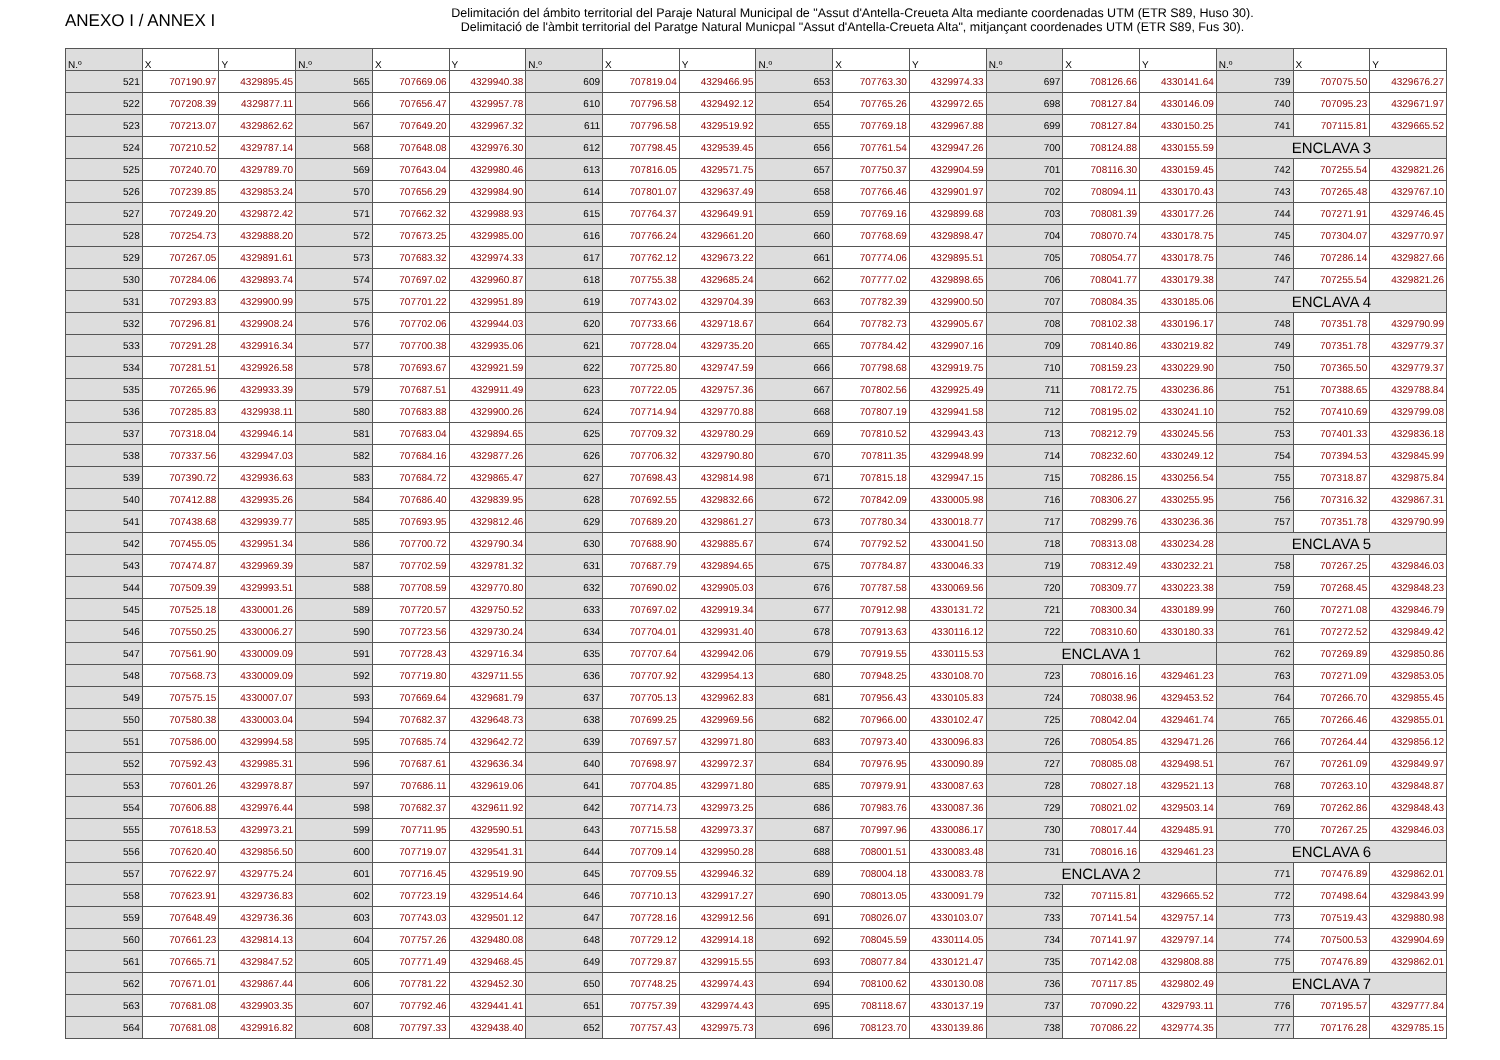ANEXO I / ANNEX I
Delimitación del ámbito territorial del Paraje Natural Municipal de "Assut d'Antella-Creueta Alta mediante coordenadas UTM (ETR S89, Huso 30).
Delimitació de l'àmbit territorial del Paratge Natural Municpal "Assut d'Antella-Creueta Alta", mitjançant coordenades UTM (ETR S89, Fus 30).
| N.º | X | Y | N.º | X | Y | N.º | X | Y | N.º | X | Y | N.º | X | Y | N.º | X | Y |
| --- | --- | --- | --- | --- | --- | --- | --- | --- | --- | --- | --- | --- | --- | --- | --- | --- | --- |
| 521 | 707190.97 | 4329895.45 | 565 | 707669.06 | 4329940.38 | 609 | 707819.04 | 4329466.95 | 653 | 707763.30 | 4329974.33 | 697 | 708126.66 | 4330141.64 | 739 | 707075.50 | 4329676.27 |
| 522 | 707208.39 | 4329877.11 | 566 | 707656.47 | 4329957.78 | 610 | 707796.58 | 4329492.12 | 654 | 707765.26 | 4329972.65 | 698 | 708127.84 | 4330146.09 | 740 | 707095.23 | 4329671.97 |
| 523 | 707213.07 | 4329862.62 | 567 | 707649.20 | 4329967.32 | 611 | 707796.58 | 4329519.92 | 655 | 707769.18 | 4329967.88 | 699 | 708127.84 | 4330150.25 | 741 | 707115.81 | 4329665.52 |
| 524 | 707210.52 | 4329787.14 | 568 | 707648.08 | 4329976.30 | 612 | 707798.45 | 4329539.45 | 656 | 707761.54 | 4329947.26 | 700 | 708124.88 | 4330155.59 | ENCLAVA 3 | | |
| 525 | 707240.70 | 4329789.70 | 569 | 707643.04 | 4329980.46 | 613 | 707816.05 | 4329571.75 | 657 | 707750.37 | 4329904.59 | 701 | 708116.30 | 4330159.45 | 742 | 707255.54 | 4329821.26 |
| 526 | 707239.85 | 4329853.24 | 570 | 707656.29 | 4329984.90 | 614 | 707801.07 | 4329637.49 | 658 | 707766.46 | 4329901.97 | 702 | 708094.11 | 4330170.43 | 743 | 707265.48 | 4329767.10 |
| 527 | 707249.20 | 4329872.42 | 571 | 707662.32 | 4329988.93 | 615 | 707764.37 | 4329649.91 | 659 | 707769.16 | 4329899.68 | 703 | 708081.39 | 4330177.26 | 744 | 707271.91 | 4329746.45 |
| 528 | 707254.73 | 4329888.20 | 572 | 707673.25 | 4329985.00 | 616 | 707766.24 | 4329661.20 | 660 | 707768.69 | 4329898.47 | 704 | 708070.74 | 4330178.75 | 745 | 707304.07 | 4329770.97 |
| 529 | 707267.05 | 4329891.61 | 573 | 707683.32 | 4329974.33 | 617 | 707762.12 | 4329673.22 | 661 | 707774.06 | 4329895.51 | 705 | 708054.77 | 4330178.75 | 746 | 707286.14 | 4329827.66 |
| 530 | 707284.06 | 4329893.74 | 574 | 707697.02 | 4329960.87 | 618 | 707755.38 | 4329685.24 | 662 | 707777.02 | 4329898.65 | 706 | 708041.77 | 4330179.38 | 747 | 707255.54 | 4329821.26 |
| 531 | 707293.83 | 4329900.99 | 575 | 707701.22 | 4329951.89 | 619 | 707743.02 | 4329704.39 | 663 | 707782.39 | 4329900.50 | 707 | 708084.35 | 4330185.06 | ENCLAVA 4 | | |
| 532 | 707296.81 | 4329908.24 | 576 | 707702.06 | 4329944.03 | 620 | 707733.66 | 4329718.67 | 664 | 707782.73 | 4329905.67 | 708 | 708102.38 | 4330196.17 | 748 | 707351.78 | 4329790.99 |
| 533 | 707291.28 | 4329916.34 | 577 | 707700.38 | 4329935.06 | 621 | 707728.04 | 4329735.20 | 665 | 707784.42 | 4329907.16 | 709 | 708140.86 | 4330219.82 | 749 | 707351.78 | 4329779.37 |
| 534 | 707281.51 | 4329926.58 | 578 | 707693.67 | 4329921.59 | 622 | 707725.80 | 4329747.59 | 666 | 707798.68 | 4329919.75 | 710 | 708159.23 | 4330229.90 | 750 | 707365.50 | 4329779.37 |
| 535 | 707265.96 | 4329933.39 | 579 | 707687.51 | 4329911.49 | 623 | 707722.05 | 4329757.36 | 667 | 707802.56 | 4329925.49 | 711 | 708172.75 | 4330236.86 | 751 | 707388.65 | 4329788.84 |
| 536 | 707285.83 | 4329938.11 | 580 | 707683.88 | 4329900.26 | 624 | 707714.94 | 4329770.88 | 668 | 707807.19 | 4329941.58 | 712 | 708195.02 | 4330241.10 | 752 | 707410.69 | 4329799.08 |
| 537 | 707318.04 | 4329946.14 | 581 | 707683.04 | 4329894.65 | 625 | 707709.32 | 4329780.29 | 669 | 707810.52 | 4329943.43 | 713 | 708212.79 | 4330245.56 | 753 | 707401.33 | 4329836.18 |
| 538 | 707337.56 | 4329947.03 | 582 | 707684.16 | 4329877.26 | 626 | 707706.32 | 4329790.80 | 670 | 707811.35 | 4329948.99 | 714 | 708232.60 | 4330249.12 | 754 | 707394.53 | 4329845.99 |
| 539 | 707390.72 | 4329936.63 | 583 | 707684.72 | 4329865.47 | 627 | 707698.43 | 4329814.98 | 671 | 707815.18 | 4329947.15 | 715 | 708286.15 | 4330256.54 | 755 | 707318.87 | 4329875.84 |
| 540 | 707412.88 | 4329935.26 | 584 | 707686.40 | 4329839.95 | 628 | 707692.55 | 4329832.66 | 672 | 707842.09 | 4330005.98 | 716 | 708306.27 | 4330255.95 | 756 | 707316.32 | 4329867.31 |
| 541 | 707438.68 | 4329939.77 | 585 | 707693.95 | 4329812.46 | 629 | 707689.20 | 4329861.27 | 673 | 707780.34 | 4330018.77 | 717 | 708299.76 | 4330236.36 | 757 | 707351.78 | 4329790.99 |
| 542 | 707455.05 | 4329951.34 | 586 | 707700.72 | 4329790.34 | 630 | 707688.90 | 4329885.67 | 674 | 707792.52 | 4330041.50 | 718 | 708313.08 | 4330234.28 | ENCLAVA 5 | | |
| 543 | 707474.87 | 4329969.39 | 587 | 707702.59 | 4329781.32 | 631 | 707687.79 | 4329894.65 | 675 | 707784.87 | 4330046.33 | 719 | 708312.49 | 4330232.21 | 758 | 707267.25 | 4329846.03 |
| 544 | 707509.39 | 4329993.51 | 588 | 707708.59 | 4329770.80 | 632 | 707690.02 | 4329905.03 | 676 | 707787.58 | 4330069.56 | 720 | 708309.77 | 4330223.38 | 759 | 707268.45 | 4329848.23 |
| 545 | 707525.18 | 4330001.26 | 589 | 707720.57 | 4329750.52 | 633 | 707697.02 | 4329919.34 | 677 | 707912.98 | 4330131.72 | 721 | 708300.34 | 4330189.99 | 760 | 707271.08 | 4329846.79 |
| 546 | 707550.25 | 4330006.27 | 590 | 707723.56 | 4329730.24 | 634 | 707704.01 | 4329931.40 | 678 | 707913.63 | 4330116.12 | 722 | 708310.60 | 4330180.33 | 761 | 707272.52 | 4329849.42 |
| 547 | 707561.90 | 4330009.09 | 591 | 707728.43 | 4329716.34 | 635 | 707707.64 | 4329942.06 | 679 | 707919.55 | 4330115.53 | ENCLAVA 1 | | | 762 | 707269.89 | 4329850.86 |
| 548 | 707568.73 | 4330009.09 | 592 | 707719.80 | 4329711.55 | 636 | 707707.92 | 4329954.13 | 680 | 707948.25 | 4330108.70 | 723 | 708016.16 | 4329461.23 | 763 | 707271.09 | 4329853.05 |
| 549 | 707575.15 | 4330007.07 | 593 | 707669.64 | 4329681.79 | 637 | 707705.13 | 4329962.83 | 681 | 707956.43 | 4330105.83 | 724 | 708038.96 | 4329453.52 | 764 | 707266.70 | 4329855.45 |
| 550 | 707580.38 | 4330003.04 | 594 | 707682.37 | 4329648.73 | 638 | 707699.25 | 4329969.56 | 682 | 707966.00 | 4330102.47 | 725 | 708042.04 | 4329461.74 | 765 | 707266.46 | 4329855.01 |
| 551 | 707586.00 | 4329994.58 | 595 | 707685.74 | 4329642.72 | 639 | 707697.57 | 4329971.80 | 683 | 707973.40 | 4330096.83 | 726 | 708054.85 | 4329471.26 | 766 | 707264.44 | 4329856.12 |
| 552 | 707592.43 | 4329985.31 | 596 | 707687.61 | 4329636.34 | 640 | 707698.97 | 4329972.37 | 684 | 707976.95 | 4330090.89 | 727 | 708085.08 | 4329498.51 | 767 | 707261.09 | 4329849.97 |
| 553 | 707601.26 | 4329978.87 | 597 | 707686.11 | 4329619.06 | 641 | 707704.85 | 4329971.80 | 685 | 707979.91 | 4330087.63 | 728 | 708027.18 | 4329521.13 | 768 | 707263.10 | 4329848.87 |
| 554 | 707606.88 | 4329976.44 | 598 | 707682.37 | 4329611.92 | 642 | 707714.73 | 4329973.25 | 686 | 707983.76 | 4330087.36 | 729 | 708021.02 | 4329503.14 | 769 | 707262.86 | 4329848.43 |
| 555 | 707618.53 | 4329973.21 | 599 | 707711.95 | 4329590.51 | 643 | 707715.58 | 4329973.37 | 687 | 707997.96 | 4330086.17 | 730 | 708017.44 | 4329485.91 | 770 | 707267.25 | 4329846.03 |
| 556 | 707620.40 | 4329856.50 | 600 | 707719.07 | 4329541.31 | 644 | 707709.14 | 4329950.28 | 688 | 708001.51 | 4330083.48 | 731 | 708016.16 | 4329461.23 | ENCLAVA 6 | | |
| 557 | 707622.97 | 4329775.24 | 601 | 707716.45 | 4329519.90 | 645 | 707709.55 | 4329946.32 | 689 | 708004.18 | 4330083.78 | ENCLAVA 2 | | | 771 | 707476.89 | 4329862.01 |
| 558 | 707623.91 | 4329736.83 | 602 | 707723.19 | 4329514.64 | 646 | 707710.13 | 4329917.27 | 690 | 708013.05 | 4330091.79 | 732 | 707115.81 | 4329665.52 | 772 | 707498.64 | 4329843.99 |
| 559 | 707648.49 | 4329736.36 | 603 | 707743.03 | 4329501.12 | 647 | 707728.16 | 4329912.56 | 691 | 708026.07 | 4330103.07 | 733 | 707141.54 | 4329757.14 | 773 | 707519.43 | 4329880.98 |
| 560 | 707661.23 | 4329814.13 | 604 | 707757.26 | 4329480.08 | 648 | 707729.12 | 4329914.18 | 692 | 708045.59 | 4330114.05 | 734 | 707141.97 | 4329797.14 | 774 | 707500.53 | 4329904.69 |
| 561 | 707665.71 | 4329847.52 | 605 | 707771.49 | 4329468.45 | 649 | 707729.87 | 4329915.55 | 693 | 708077.84 | 4330121.47 | 735 | 707142.08 | 4329808.88 | 775 | 707476.89 | 4329862.01 |
| 562 | 707671.01 | 4329867.44 | 606 | 707781.22 | 4329452.30 | 650 | 707748.25 | 4329974.43 | 694 | 708100.62 | 4330130.08 | 736 | 707117.85 | 4329802.49 | ENCLAVA 7 | | |
| 563 | 707681.08 | 4329903.35 | 607 | 707792.46 | 4329441.41 | 651 | 707757.39 | 4329974.43 | 695 | 708118.67 | 4330137.19 | 737 | 707090.22 | 4329793.11 | 776 | 707195.57 | 4329777.84 |
| 564 | 707681.08 | 4329916.82 | 608 | 707797.33 | 4329438.40 | 652 | 707757.43 | 4329975.73 | 696 | 708123.70 | 4330139.86 | 738 | 707086.22 | 4329774.35 | 777 | 707176.28 | 4329785.15 |